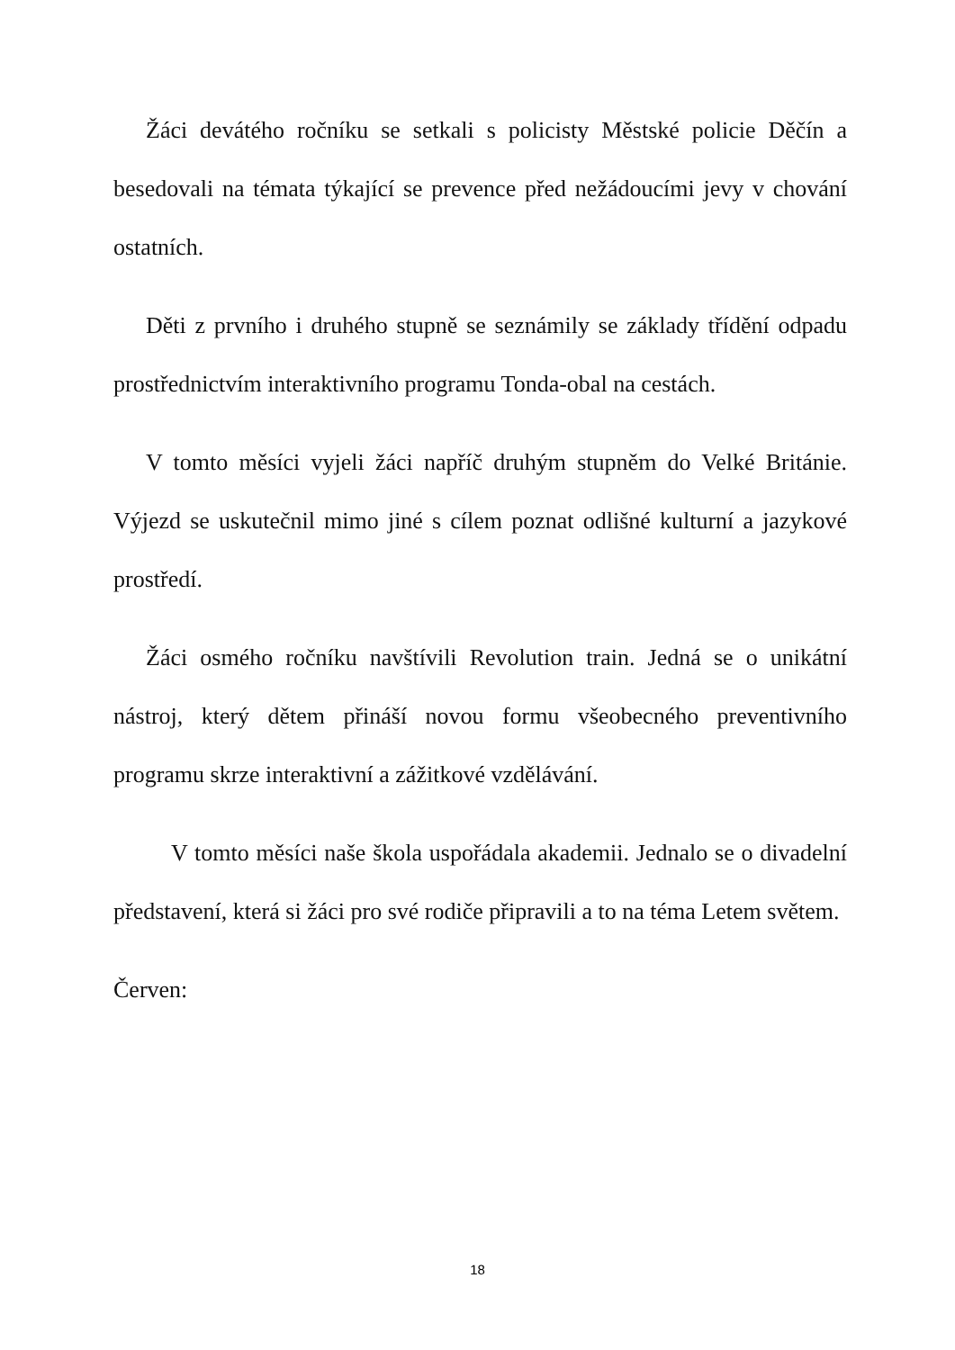Žáci devátého ročníku se setkali s policisty Městské policie Děčín a besedovali na témata týkající se prevence před nežádoucími jevy v chování ostatních.
Děti z prvního i druhého stupně se seznámily se základy třídění odpadu prostřednictvím interaktivního programu Tonda-obal na cestách.
V tomto měsíci vyjeli žáci napříč druhým stupněm do Velké Británie. Výjezd se uskutečnil mimo jiné s cílem poznat odlišné kulturní a jazykové prostředí.
Žáci osmého ročníku navštívili Revolution train. Jedná se o unikátní nástroj, který dětem přináší novou formu všeobecného preventivního programu skrze interaktivní a zážitkové vzdělávání.
V tomto měsíci naše škola uspořádala akademii. Jednalo se o divadelní představení, která si žáci pro své rodiče připravili a to na téma Letem světem.
Červen:
18